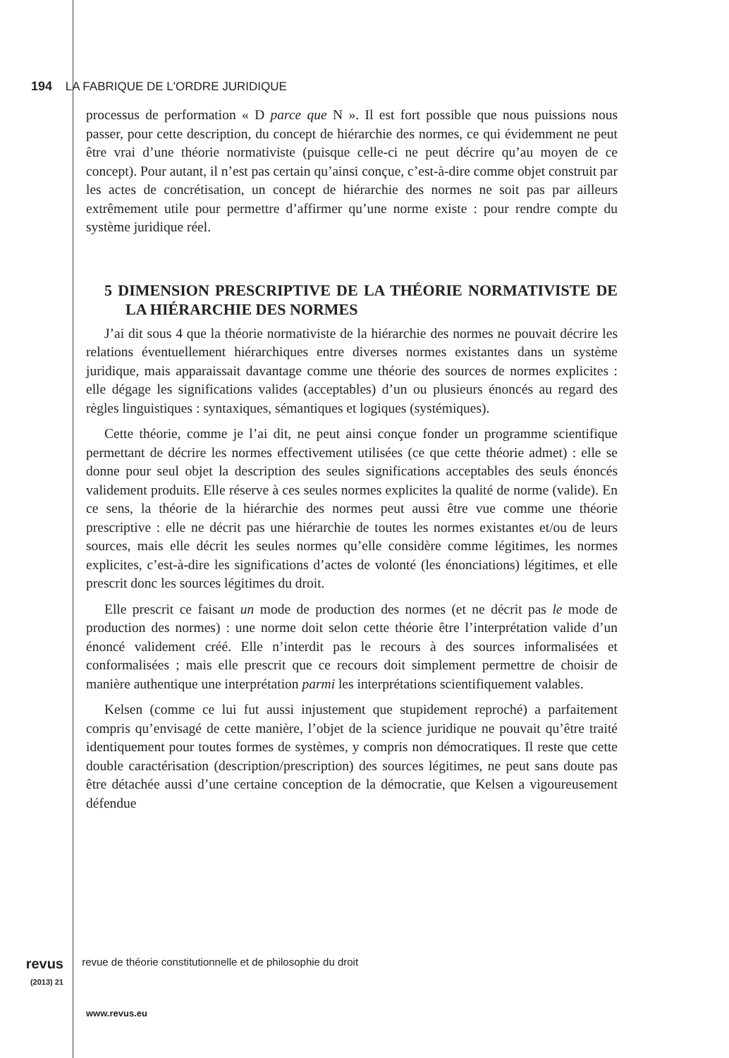194 LA FABRIQUE DE L'ORDRE JURIDIQUE
processus de performation « D parce que N ». Il est fort possible que nous puissions nous passer, pour cette description, du concept de hiérarchie des normes, ce qui évidemment ne peut être vrai d’une théorie normativiste (puisque celle-ci ne peut décrire qu’au moyen de ce concept). Pour autant, il n’est pas certain qu’ainsi conçue, c’est-à-dire comme objet construit par les actes de concrétisation, un concept de hiérarchie des normes ne soit pas par ailleurs extrêmement utile pour permettre d’affirmer qu’une norme existe : pour rendre compte du système juridique réel.
5 DIMENSION PRESCRIPTIVE DE LA THÉORIE NORMATIVISTE DE LA HIÉRARCHIE DES NORMES
J’ai dit sous 4 que la théorie normativiste de la hiérarchie des normes ne pouvait décrire les relations éventuellement hiérarchiques entre diverses normes existantes dans un système juridique, mais apparaissait davantage comme une théorie des sources de normes explicites : elle dégage les significations valides (acceptables) d’un ou plusieurs énoncés au regard des règles linguistiques : syntaxiques, sémantiques et logiques (systémiques).
Cette théorie, comme je l’ai dit, ne peut ainsi conçue fonder un programme scientifique permettant de décrire les normes effectivement utilisées (ce que cette théorie admet) : elle se donne pour seul objet la description des seules significations acceptables des seuls énoncés validement produits. Elle réserve à ces seules normes explicites la qualité de norme (valide). En ce sens, la théorie de la hiérarchie des normes peut aussi être vue comme une théorie prescriptive : elle ne décrit pas une hiérarchie de toutes les normes existantes et/ou de leurs sources, mais elle décrit les seules normes qu’elle considère comme légitimes, les normes explicites, c’est-à-dire les significations d’actes de volonté (les énonciations) légitimes, et elle prescrit donc les sources légitimes du droit.
Elle prescrit ce faisant un mode de production des normes (et ne décrit pas le mode de production des normes) : une norme doit selon cette théorie être l’interprétation valide d’un énoncé validement créé. Elle n’interdit pas le recours à des sources informalisées et conformalisées ; mais elle prescrit que ce recours doit simplement permettre de choisir de manière authentique une interprétation parmi les interprétations scientifiquement valables.
Kelsen (comme ce lui fut aussi injustement que stupidement reproché) a parfaitement compris qu’envisagé de cette manière, l’objet de la science juridique ne pouvait qu’être traité identiquement pour toutes formes de systèmes, y compris non démocratiques. Il reste que cette double caractérisation (description/prescription) des sources légitimes, ne peut sans doute pas être détachée aussi d’une certaine conception de la démocratie, que Kelsen a vigoureusement défendue
revus
(2013) 21 revue de théorie constitutionnelle et de philosophie du droit
www.revus.eu